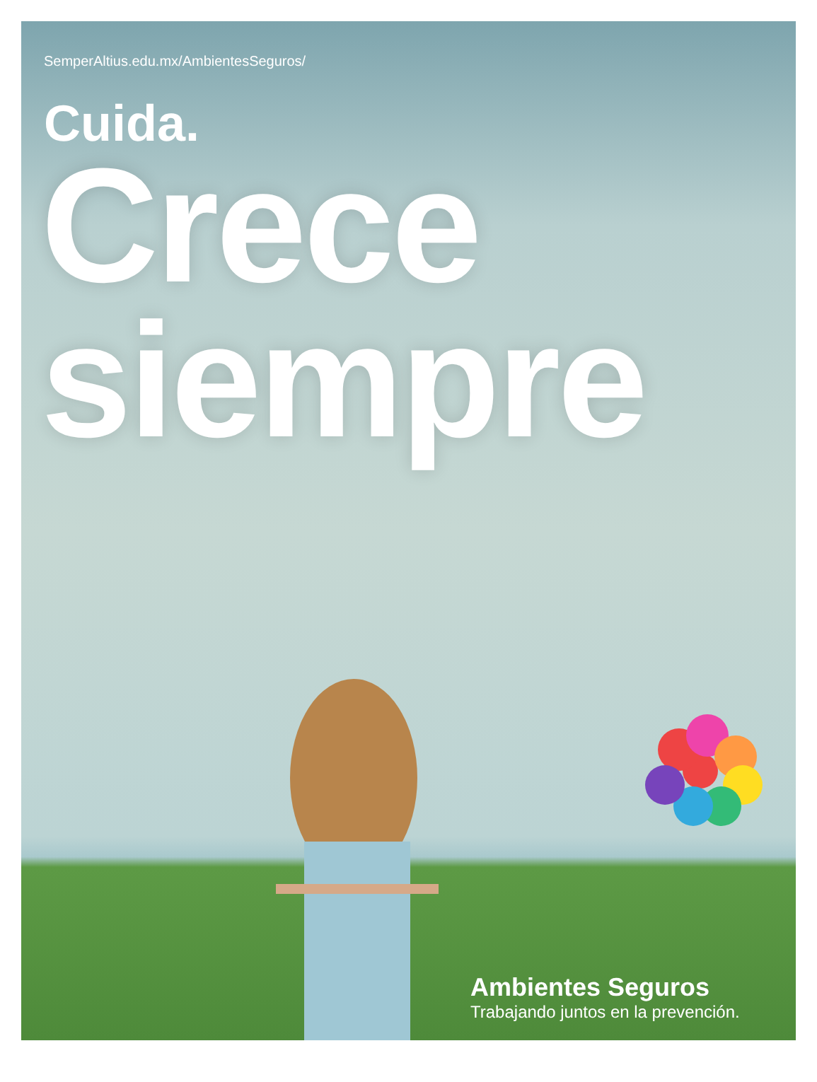SemperAltius.edu.mx/AmbientesSeguros/
Cuida.
Crece
siempre
Ambientes Seguros
Trabajando juntos en la prevención.